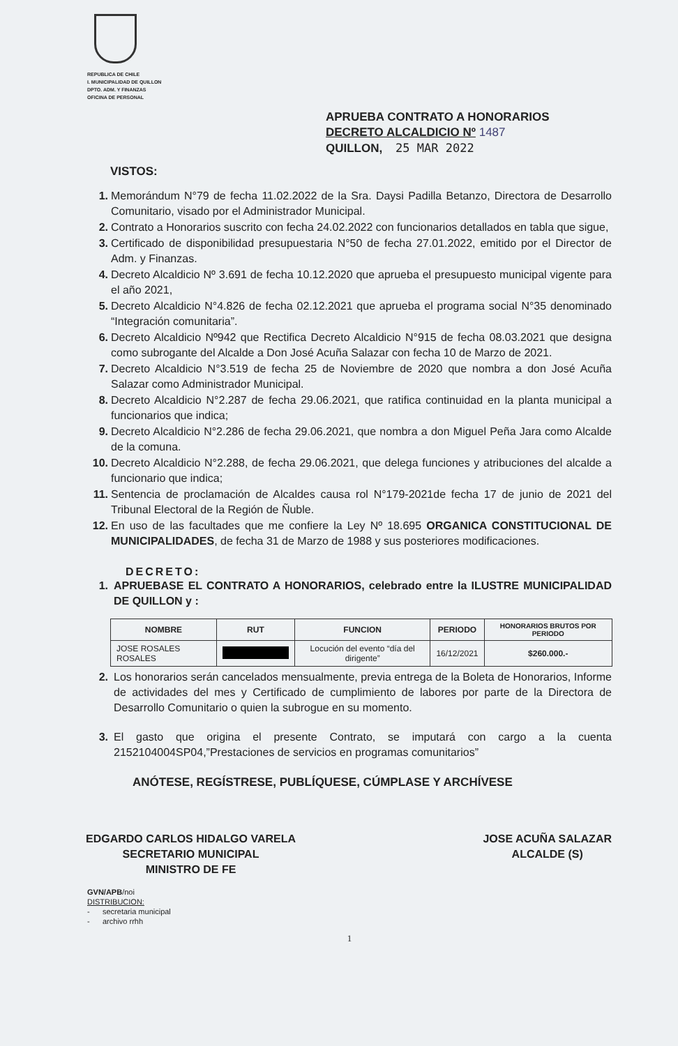REPUBLICA DE CHILE
I. MUNICIPALIDAD DE QUILLON
DPTO. ADM. Y FINANZAS
OFICINA DE PERSONAL
APRUEBA CONTRATO A HONORARIOS
DECRETO ALCALDICIO Nº 1487
QUILLON, 25 MAR 2022
VISTOS:
1. Memorándum N°79 de fecha 11.02.2022 de la Sra. Daysi Padilla Betanzo, Directora de Desarrollo Comunitario, visado por el Administrador Municipal.
2. Contrato a Honorarios suscrito con fecha 24.02.2022 con funcionarios detallados en tabla que sigue,
3. Certificado de disponibilidad presupuestaria N°50 de fecha 27.01.2022, emitido por el Director de Adm. y Finanzas.
4. Decreto Alcaldicio Nº 3.691 de fecha 10.12.2020 que aprueba el presupuesto municipal vigente para el año 2021,
5. Decreto Alcaldicio N°4.826 de fecha 02.12.2021 que aprueba el programa social N°35 denominado “Integración comunitaria”.
6. Decreto Alcaldicio Nº942 que Rectifica Decreto Alcaldicio N°915 de fecha 08.03.2021 que designa como subrogante del Alcalde a Don José Acuña Salazar con fecha 10 de Marzo de 2021.
7. Decreto Alcaldicio N°3.519 de fecha 25 de Noviembre de 2020 que nombra a don José Acuña Salazar como Administrador Municipal.
8. Decreto Alcaldicio N°2.287 de fecha 29.06.2021, que ratifica continuidad en la planta municipal a funcionarios que indica;
9. Decreto Alcaldicio N°2.286 de fecha 29.06.2021, que nombra a don Miguel Peña Jara como Alcalde de la comuna.
10. Decreto Alcaldicio N°2.288, de fecha 29.06.2021, que delega funciones y atribuciones del alcalde a funcionario que indica;
11. Sentencia de proclamación de Alcaldes causa rol N°179-2021de fecha 17 de junio de 2021 del Tribunal Electoral de la Región de Ñuble.
12. En uso de las facultades que me confiere la Ley Nº 18.695 ORGANICA CONSTITUCIONAL DE MUNICIPALIDADES, de fecha 31 de Marzo de 1988 y sus posteriores modificaciones.
DECRETO:
1. APRUEBASE EL CONTRATO A HONORARIOS, celebrado entre la ILUSTRE MUNICIPALIDAD DE QUILLON y :
| NOMBRE | RUT | FUNCION | PERIODO | HONORARIOS BRUTOS POR PERIODO |
| --- | --- | --- | --- | --- |
| JOSE ROSALES ROSALES | | Locución del evento “día del dirigente” | 16/12/2021 | $260.000.- |
2. Los honorarios serán cancelados mensualmente, previa entrega de la Boleta de Honorarios, Informe de actividades del mes y Certificado de cumplimiento de labores por parte de la Directora de Desarrollo Comunitario o quien la subrogue en su momento.
3. El gasto que origina el presente Contrato, se imputará con cargo a la cuenta 2152104004SP04,”Prestaciones de servicios en programas comunitarios”
ANÓTESE, REGÍSTRESE, PUBLÍQUESE, CÚMPLASE Y ARCHÍVESE
EDGARDO CARLOS HIDALGO VARELA
SECRETARIO MUNICIPAL
MINISTRO DE FE
JOSE ACUÑA SALAZAR
ALCALDE (S)
GVN/APB/noi
DISTRIBUCION:
- secretaria municipal
- archivo rrhh
1